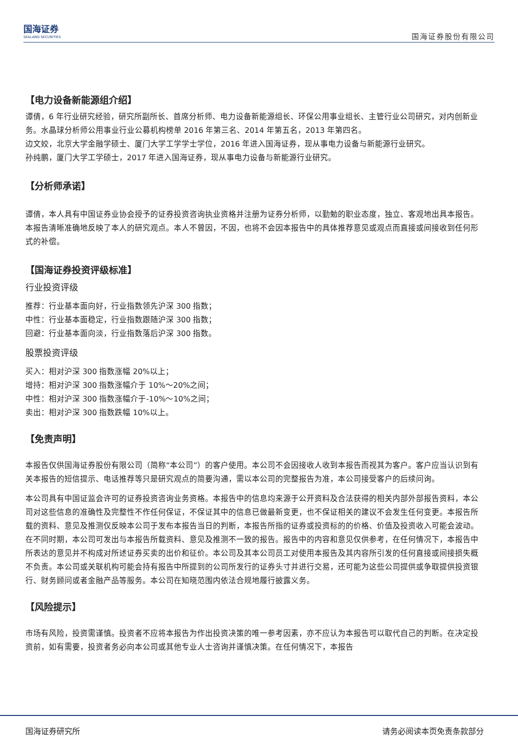国海证券
SEALAND SECURITIES
国海证券股份有限公司
【电力设备新能源组介绍】
谭倩，6 年行业研究经验，研究所副所长、首席分析师、电力设备新能源组长、环保公用事业组长、主管行业公司研究，对内创新业务。水晶球分析师公用事业行业公募机构榜单 2016 年第三名、2014 年第五名，2013 年第四名。
边文姣，北京大学金融学硕士、厦门大学工学学士学位，2016 年进入国海证券，现从事电力设备与新能源行业研究。
孙纯鹏，厦门大学工学硕士，2017 年进入国海证券，现从事电力设备与新能源行业研究。
【分析师承诺】
谭倩，本人具有中国证券业协会授予的证券投资咨询执业资格并注册为证券分析师，以勤勉的职业态度，独立、客观地出具本报告。本报告清晰准确地反映了本人的研究观点。本人不曾因，不因，也将不会因本报告中的具体推荐意见或观点而直接或间接收到任何形式的补偿。
【国海证券投资评级标准】
行业投资评级
推荐：行业基本面向好，行业指数领先沪深 300 指数；
中性：行业基本面稳定，行业指数跟随沪深 300 指数；
回避：行业基本面向淡，行业指数落后沪深 300 指数。
股票投资评级
买入：相对沪深 300 指数涨幅 20%以上；
增持：相对沪深 300 指数涨幅介于 10%～20%之间；
中性：相对沪深 300 指数涨幅介于-10%～10%之间；
卖出：相对沪深 300 指数跌幅 10%以上。
【免责声明】
本报告仅供国海证券股份有限公司（简称“本公司”）的客户使用。本公司不会因接收人收到本报告而视其为客户。客户应当认识到有关本报告的短信提示、电话推荐等只是研究观点的简要沟通，需以本公司的完整报告为准，本公司接受客户的后续问询。
本公司具有中国证监会许可的证券投资咨询业务资格。本报告中的信息均来源于公开资料及合法获得的相关内部外部报告资料，本公司对这些信息的准确性及完整性不作任何保证，不保证其中的信息已做最新变更，也不保证相关的建议不会发生任何变更。本报告所载的资料、意见及推测仅反映本公司于发布本报告当日的判断，本报告所指的证券或投资标的的价格、价值及投资收入可能会波动。在不同时期，本公司可发出与本报告所载资料、意见及推测不一致的报告。报告中的内容和意见仅供参考，在任何情况下，本报告中所表达的意见并不构成对所述证券买卖的出价和征价。本公司及其本公司员工对使用本报告及其内容所引发的任何直接或间接损失概不负责。本公司或关联机构可能会持有报告中所提到的公司所发行的证券头寸并进行交易，还可能为这些公司提供或争取提供投资银行、财务顾问或者金融产品等服务。本公司在知晓范围内依法合规地履行披露义务。
【风险提示】
市场有风险，投资需谨慎。投资者不应将本报告为作出投资决策的唯一参考因素，亦不应认为本报告可以取代自己的判断。在决定投资前，如有需要，投资者务必向本公司或其他专业人士咨询并谨慎决策。在任何情况下，本报告
国海证券研究所 请务必阅读本页免责条款部分